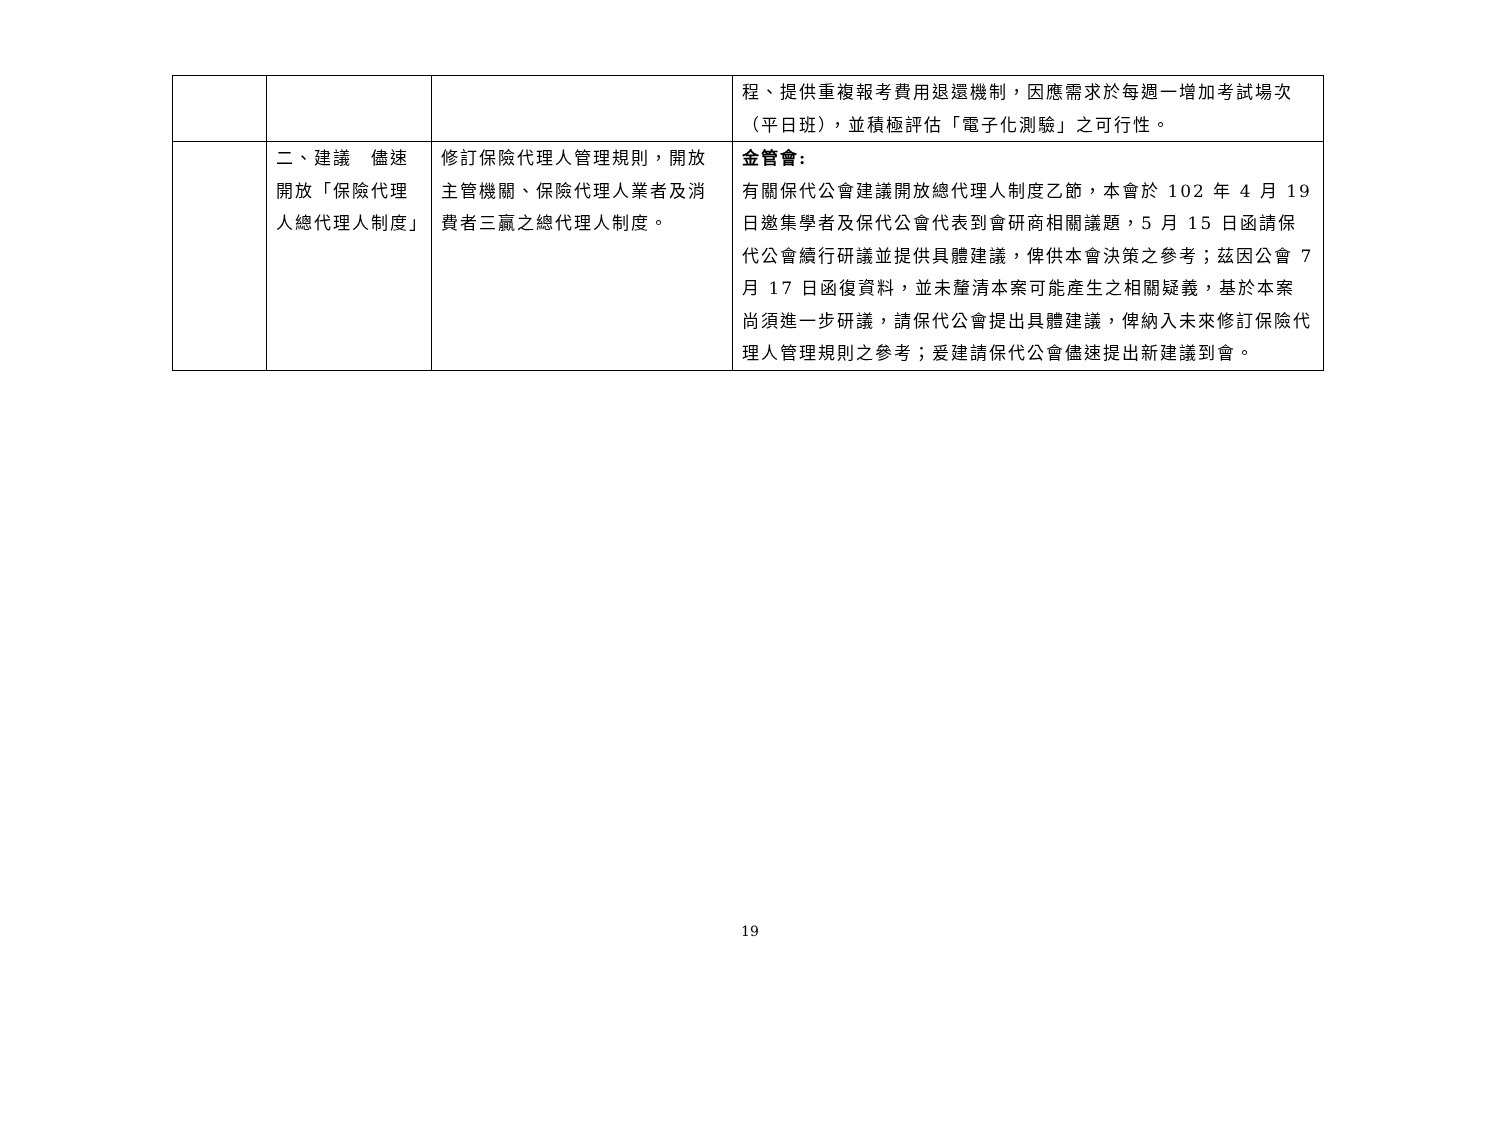| | | | 程、提供重複報考費用退還機制，因應需求於每週一增加考試場次（平日班），並積極評估「電子化測驗」之可行性。 |
| | 二、建議 儘速開放「保險代理人總代理人制度」 | 修訂保險代理人管理規則，開放主管機關、保險代理人業者及消費者三贏之總代理人制度。 | 金管會: 有關保代公會建議開放總代理人制度乙節，本會於 102 年 4 月 19 日邀集學者及保代公會代表到會研商相關議題，5 月 15 日函請保代公會續行研議並提供具體建議，俾供本會決策之參考；茲因公會 7 月 17 日函復資料，並未釐清本案可能產生之相關疑義，基於本案尚須進一步研議，請保代公會提出具體建議，俾納入未來修訂保險代理人管理規則之參考；爰建請保代公會儘速提出新建議到會。 |
19